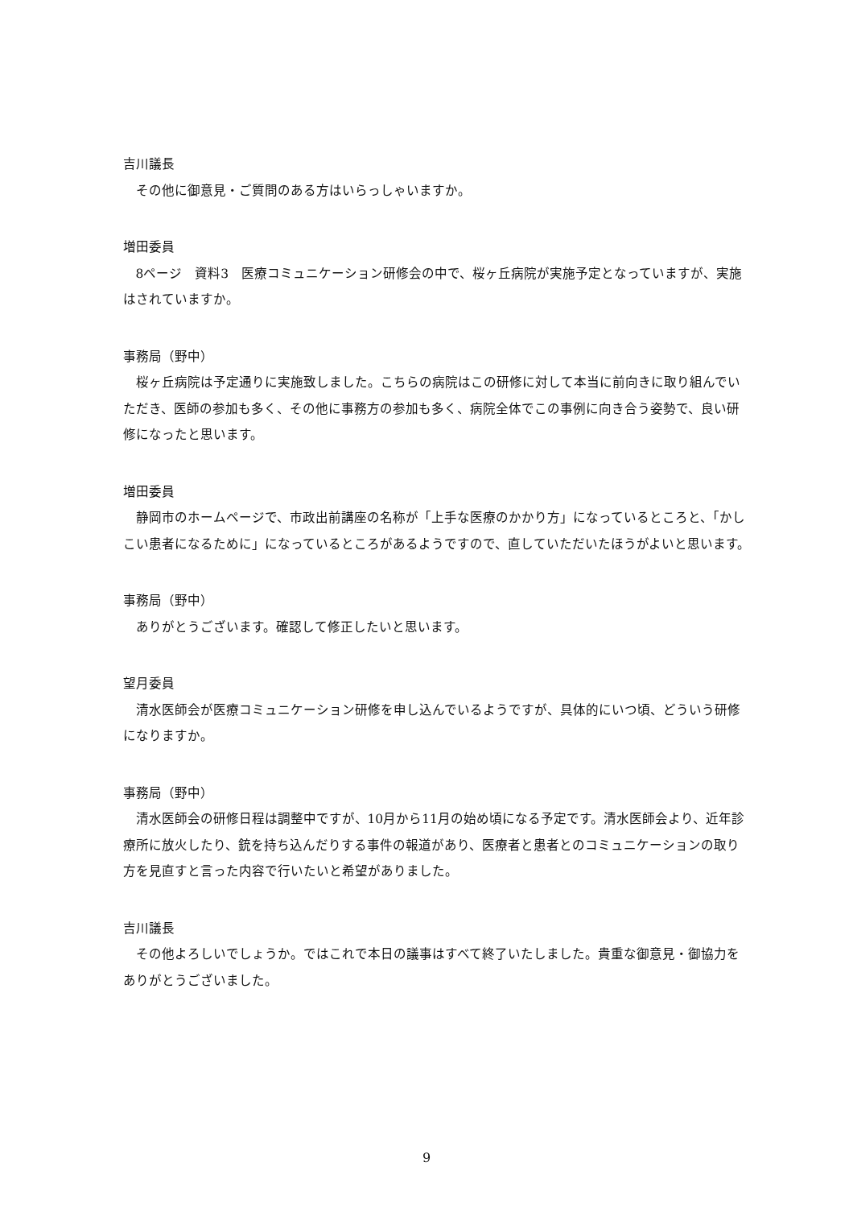吉川議長
その他に御意見・ご質問のある方はいらっしゃいますか。
増田委員
8ページ　資料3　医療コミュニケーション研修会の中で、桜ヶ丘病院が実施予定となっていますが、実施はされていますか。
事務局（野中）
桜ヶ丘病院は予定通りに実施致しました。こちらの病院はこの研修に対して本当に前向きに取り組んでいただき、医師の参加も多く、その他に事務方の参加も多く、病院全体でこの事例に向き合う姿勢で、良い研修になったと思います。
増田委員
静岡市のホームページで、市政出前講座の名称が「上手な医療のかかり方」になっているところと、「かしこい患者になるために」になっているところがあるようですので、直していただいたほうがよいと思います。
事務局（野中）
ありがとうございます。確認して修正したいと思います。
望月委員
清水医師会が医療コミュニケーション研修を申し込んでいるようですが、具体的にいつ頃、どういう研修になりますか。
事務局（野中）
清水医師会の研修日程は調整中ですが、10月から11月の始め頃になる予定です。清水医師会より、近年診療所に放火したり、銃を持ち込んだりする事件の報道があり、医療者と患者とのコミュニケーションの取り方を見直すと言った内容で行いたいと希望がありました。
吉川議長
その他よろしいでしょうか。ではこれで本日の議事はすべて終了いたしました。貴重な御意見・御協力をありがとうございました。
9